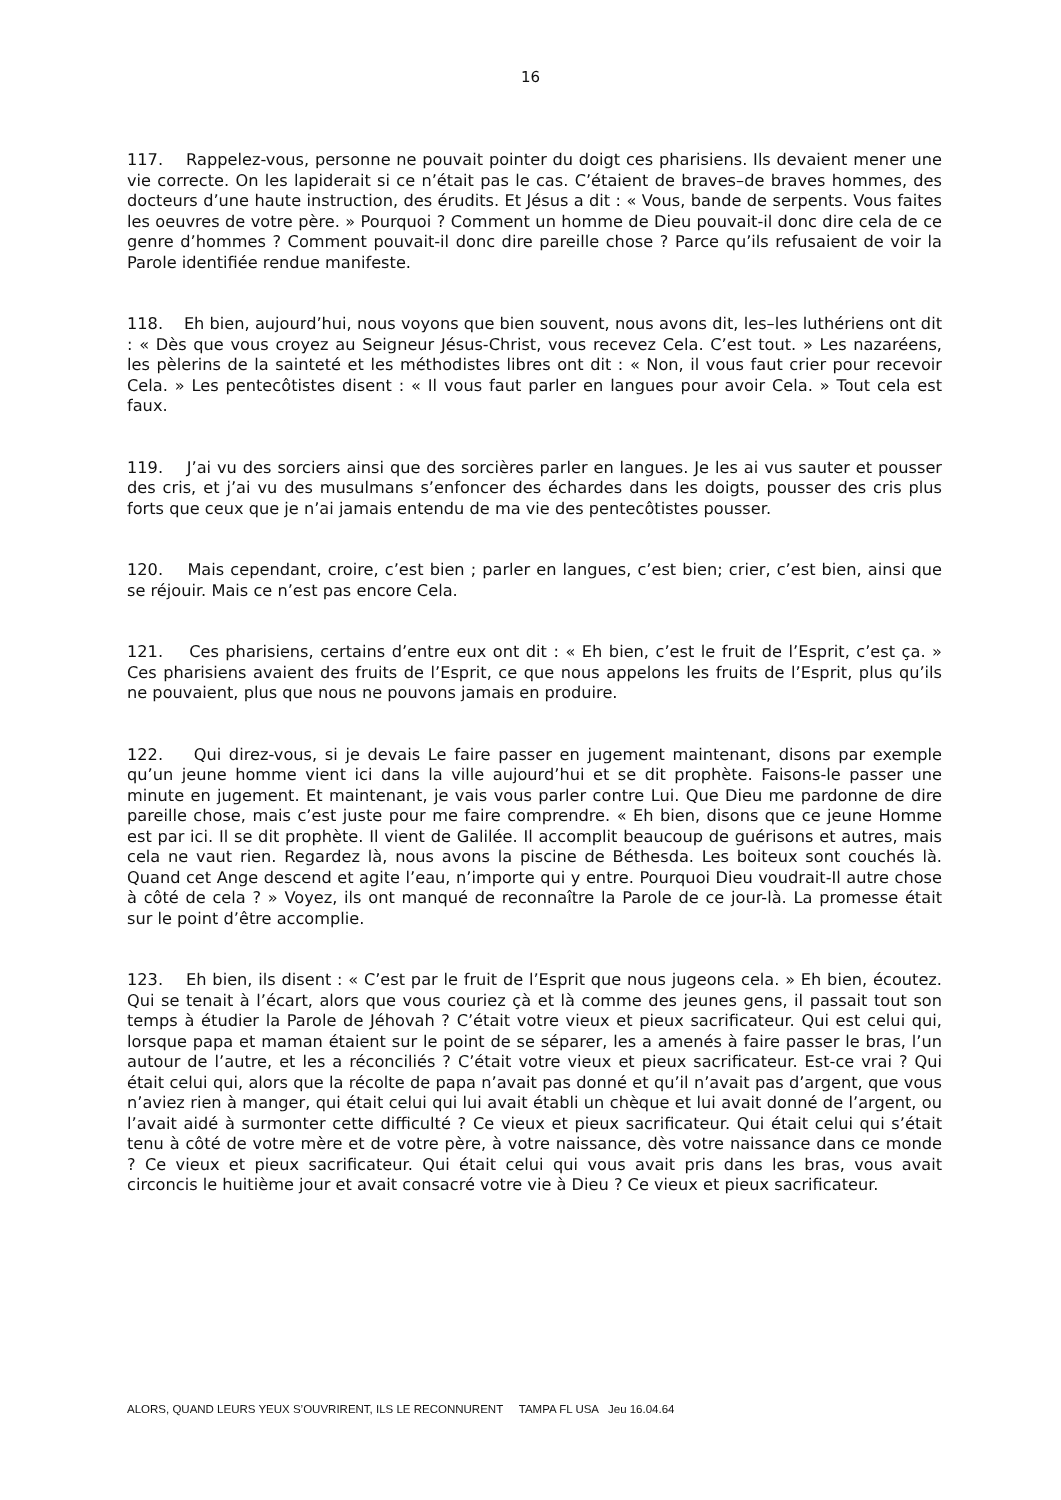16
117. Rappelez-vous, personne ne pouvait pointer du doigt ces pharisiens. Ils devaient mener une vie correcte. On les lapiderait si ce n’était pas le cas. C’étaient de braves–de braves hommes, des docteurs d’une haute instruction, des érudits. Et Jésus a dit : « Vous, bande de serpents. Vous faites les oeuvres de votre père. » Pourquoi ? Comment un homme de Dieu pouvait-il donc dire cela de ce genre d’hommes ? Comment pouvait-il donc dire pareille chose ? Parce qu’ils refusaient de voir la Parole identifiée rendue manifeste.
118. Eh bien, aujourd’hui, nous voyons que bien souvent, nous avons dit, les–les luthériens ont dit : « Dès que vous croyez au Seigneur Jésus-Christ, vous recevez Cela. C’est tout. » Les nazaréens, les pèlerins de la sainteté et les méthodistes libres ont dit : « Non, il vous faut crier pour recevoir Cela. » Les pentecôtistes disent : « Il vous faut parler en langues pour avoir Cela. » Tout cela est faux.
119. J’ai vu des sorciers ainsi que des sorcières parler en langues. Je les ai vus sauter et pousser des cris, et j’ai vu des musulmans s’enfoncer des échardes dans les doigts, pousser des cris plus forts que ceux que je n’ai jamais entendu de ma vie des pentecôtistes pousser.
120. Mais cependant, croire, c’est bien ; parler en langues, c’est bien; crier, c’est bien, ainsi que se réjouir. Mais ce n’est pas encore Cela.
121. Ces pharisiens, certains d’entre eux ont dit : « Eh bien, c’est le fruit de l’Esprit, c’est ça. » Ces pharisiens avaient des fruits de l’Esprit, ce que nous appelons les fruits de l’Esprit, plus qu’ils ne pouvaient, plus que nous ne pouvons jamais en produire.
122. Qui direz-vous, si je devais Le faire passer en jugement maintenant, disons par exemple qu’un jeune homme vient ici dans la ville aujourd’hui et se dit prophète. Faisons-le passer une minute en jugement. Et maintenant, je vais vous parler contre Lui. Que Dieu me pardonne de dire pareille chose, mais c’est juste pour me faire comprendre. « Eh bien, disons que ce jeune Homme est par ici. Il se dit prophète. Il vient de Galilée. Il accomplit beaucoup de guérisons et autres, mais cela ne vaut rien. Regardez là, nous avons la piscine de Béthesda. Les boiteux sont couchés là. Quand cet Ange descend et agite l’eau, n’importe qui y entre. Pourquoi Dieu voudrait-Il autre chose à côté de cela ? » Voyez, ils ont manqué de reconnaître la Parole de ce jour-là. La promesse était sur le point d’être accomplie.
123. Eh bien, ils disent : « C’est par le fruit de l’Esprit que nous jugeons cela. » Eh bien, écoutez. Qui se tenait à l’écart, alors que vous couriez çà et là comme des jeunes gens, il passait tout son temps à étudier la Parole de Jéhovah ? C’était votre vieux et pieux sacrificateur. Qui est celui qui, lorsque papa et maman étaient sur le point de se séparer, les a amenés à faire passer le bras, l’un autour de l’autre, et les a réconciliés ? C’était votre vieux et pieux sacrificateur. Est-ce vrai ? Qui était celui qui, alors que la récolte de papa n’avait pas donné et qu’il n’avait pas d’argent, que vous n’aviez rien à manger, qui était celui qui lui avait établi un chèque et lui avait donné de l’argent, ou l’avait aidé à surmonter cette difficulté ? Ce vieux et pieux sacrificateur. Qui était celui qui s’était tenu à côté de votre mère et de votre père, à votre naissance, dès votre naissance dans ce monde ? Ce vieux et pieux sacrificateur. Qui était celui qui vous avait pris dans les bras, vous avait circoncis le huitième jour et avait consacré votre vie à Dieu ? Ce vieux et pieux sacrificateur.
ALORS, QUAND LEURS YEUX S’OUVRIRENT, ILS LE RECONNURENT TAMPA FL USA Jeu 16.04.64